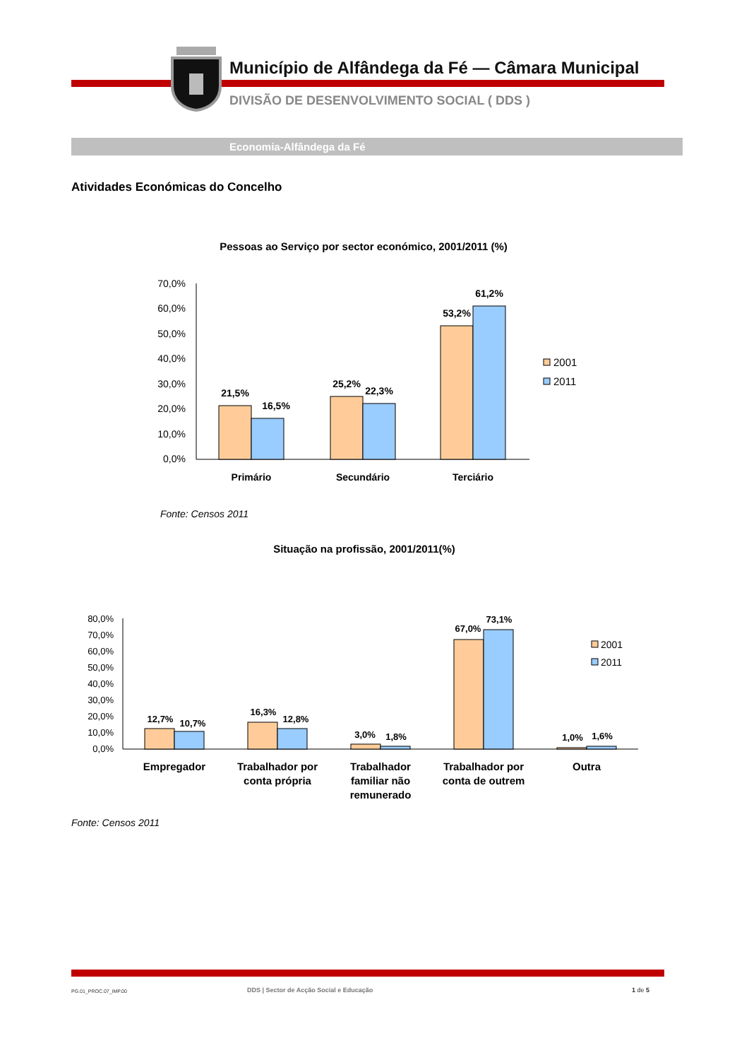Município de Alfândega da Fé — Câmara Municipal
DIVISÃO DE DESENVOLVIMENTO SOCIAL ( DDS )
Economia-Alfândega da Fé
Atividades Económicas do Concelho
Pessoas ao Serviço por sector económico, 2001/2011 (%)
70,0%
60,0%
50,0%
40,0%
30,0%
20,0%
10,0%
0,0%
21,5%
16,5%
25,2%
22,3%
53,2%
61,2%
Primário
Secundário
Terciário
2001
2011
Fonte: Censos 2011
Situação na profissão, 2001/2011(%)
80,0%
70,0%
60,0%
50,0%
40,0%
30,0%
20,0%
10,0%
0,0%
12,7%
10,7%
16,3%
12,8%
3,0%
1,8%
67,0%
73,1%
1,0%
1,6%
Empregador
Trabalhador por
conta própria
Trabalhador
familiar não
remunerado
Trabalhador por
conta de outrem
Outra
2001
2011
Fonte: Censos 2011
PG.01_PROC.07_IMP.00
DDS | Sector de Acção Social e Educação
1 de 5